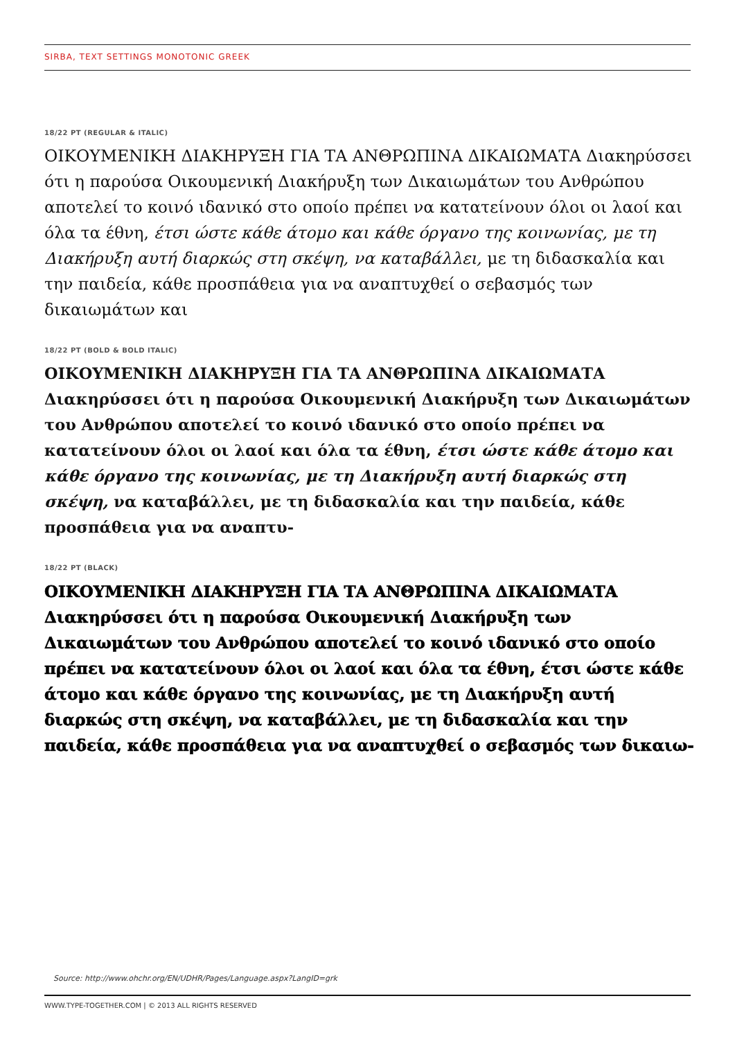SIRBA, TEXT SETTINGS MONOTONIC GREEK
18/22 PT (REGULAR & ITALIC)
ΟΙΚΟΥΜΕΝΙΚΗ ΔΙΑΚΗΡΥΞΗ ΓΙΑ ΤΑ ΑΝΘΡΩΠΙΝΑ ΔΙΚΑΙΩΜΑΤΑ Διακηρύσσει ότι η παρούσα Οικουμενική Διακήρυξη των Δικαιωμάτων του Ανθρώπου αποτελεί το κοινό ιδανικό στο οποίο πρέπει να κατατείνουν όλοι οι λαοί και όλα τα έθνη, έτσι ώστε κάθε άτομο και κάθε όργανο της κοινωνίας, με τη Διακήρυξη αυτή διαρκώς στη σκέψη, να καταβάλλει, με τη διδασκαλία και την παιδεία, κάθε προσπάθεια για να αναπτυχθεί ο σεβασμός των δικαιωμάτων και
18/22 PT (BOLD & BOLD ITALIC)
ΟΙΚΟΥΜΕΝΙΚΗ ΔΙΑΚΗΡΥΞΗ ΓΙΑ ΤΑ ΑΝΘΡΩΠΙΝΑ ΔΙΚΑΙΩΜΑΤΑ Διακηρύσσει ότι η παρούσα Οικουμενική Διακήρυξη των Δικαιωμάτων του Ανθρώπου αποτελεί το κοινό ιδανικό στο οποίο πρέπει να κατατείνουν όλοι οι λαοί και όλα τα έθνη, έτσι ώστε κάθε άτομο και κάθε όργανο της κοινωνίας, με τη Διακήρυξη αυτή διαρκώς στη σκέψη, να καταβάλλει, με τη διδασκαλία και την παιδεία, κάθε προσπάθεια για να αναπτυ-
18/22 PT (BLACK)
ΟΙΚΟΥΜΕΝΙΚΗ ΔΙΑΚΗΡΥΞΗ ΓΙΑ ΤΑ ΑΝΘΡΩΠΙΝΑ ΔΙΚΑΙΩΜΑΤΑ Διακηρύσσει ότι η παρούσα Οικουμενική Διακήρυξη των Δικαιωμάτων του Ανθρώπου αποτελεί το κοινό ιδανικό στο οποίο πρέπει να κατατείνουν όλοι οι λαοί και όλα τα έθνη, έτσι ώστε κάθε άτομο και κάθε όργανο της κοινωνίας, με τη Διακήρυξη αυτή διαρκώς στη σκέψη, να καταβάλλει, με τη διδασκαλία και την παιδεία, κάθε προσπάθεια για να αναπτυχθεί ο σεβασμός των δικαιω-
Source: http://www.ohchr.org/EN/UDHR/Pages/Language.aspx?LangID=grk
WWW.TYPE-TOGETHER.COM | © 2013 ALL RIGHTS RESERVED